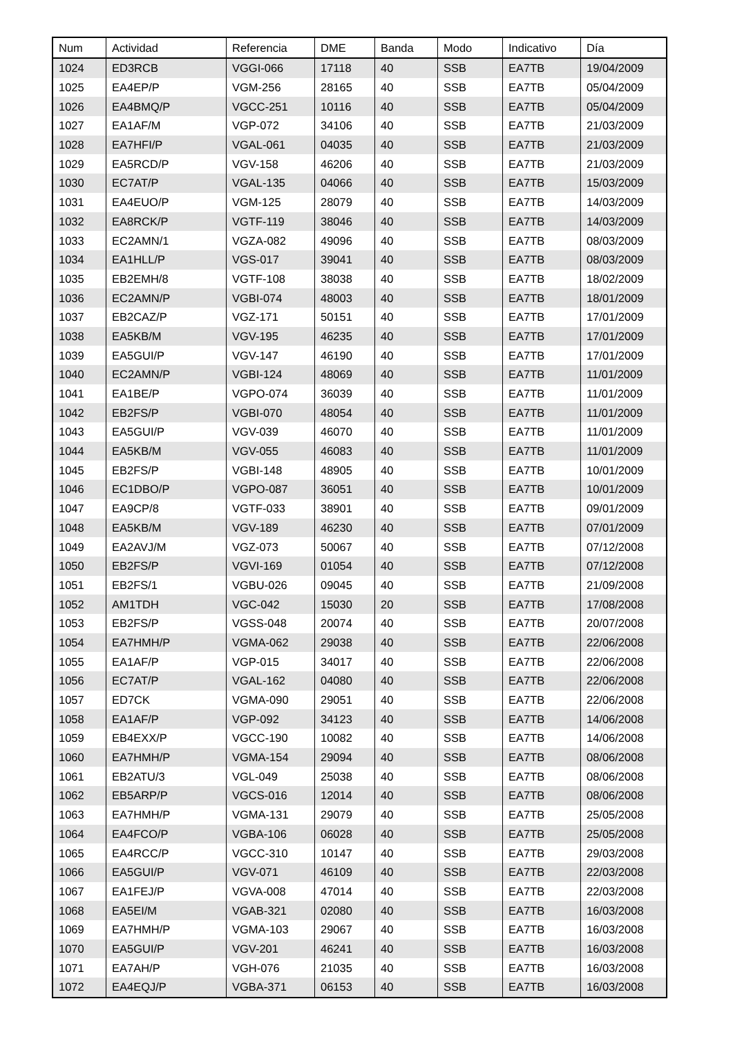| Num | Actividad | Referencia | DME | Banda | Modo | Indicativo | Día |
| --- | --- | --- | --- | --- | --- | --- | --- |
| 1024 | ED3RCB | VGGI-066 | 17118 | 40 | SSB | EA7TB | 19/04/2009 |
| 1025 | EA4EP/P | VGM-256 | 28165 | 40 | SSB | EA7TB | 05/04/2009 |
| 1026 | EA4BMQ/P | VGCC-251 | 10116 | 40 | SSB | EA7TB | 05/04/2009 |
| 1027 | EA1AF/M | VGP-072 | 34106 | 40 | SSB | EA7TB | 21/03/2009 |
| 1028 | EA7HFI/P | VGAL-061 | 04035 | 40 | SSB | EA7TB | 21/03/2009 |
| 1029 | EA5RCD/P | VGV-158 | 46206 | 40 | SSB | EA7TB | 21/03/2009 |
| 1030 | EC7AT/P | VGAL-135 | 04066 | 40 | SSB | EA7TB | 15/03/2009 |
| 1031 | EA4EUO/P | VGM-125 | 28079 | 40 | SSB | EA7TB | 14/03/2009 |
| 1032 | EA8RCK/P | VGTF-119 | 38046 | 40 | SSB | EA7TB | 14/03/2009 |
| 1033 | EC2AMN/1 | VGZA-082 | 49096 | 40 | SSB | EA7TB | 08/03/2009 |
| 1034 | EA1HLL/P | VGS-017 | 39041 | 40 | SSB | EA7TB | 08/03/2009 |
| 1035 | EB2EMH/8 | VGTF-108 | 38038 | 40 | SSB | EA7TB | 18/02/2009 |
| 1036 | EC2AMN/P | VGBI-074 | 48003 | 40 | SSB | EA7TB | 18/01/2009 |
| 1037 | EB2CAZ/P | VGZ-171 | 50151 | 40 | SSB | EA7TB | 17/01/2009 |
| 1038 | EA5KB/M | VGV-195 | 46235 | 40 | SSB | EA7TB | 17/01/2009 |
| 1039 | EA5GUI/P | VGV-147 | 46190 | 40 | SSB | EA7TB | 17/01/2009 |
| 1040 | EC2AMN/P | VGBI-124 | 48069 | 40 | SSB | EA7TB | 11/01/2009 |
| 1041 | EA1BE/P | VGPO-074 | 36039 | 40 | SSB | EA7TB | 11/01/2009 |
| 1042 | EB2FS/P | VGBI-070 | 48054 | 40 | SSB | EA7TB | 11/01/2009 |
| 1043 | EA5GUI/P | VGV-039 | 46070 | 40 | SSB | EA7TB | 11/01/2009 |
| 1044 | EA5KB/M | VGV-055 | 46083 | 40 | SSB | EA7TB | 11/01/2009 |
| 1045 | EB2FS/P | VGBI-148 | 48905 | 40 | SSB | EA7TB | 10/01/2009 |
| 1046 | EC1DBO/P | VGPO-087 | 36051 | 40 | SSB | EA7TB | 10/01/2009 |
| 1047 | EA9CP/8 | VGTF-033 | 38901 | 40 | SSB | EA7TB | 09/01/2009 |
| 1048 | EA5KB/M | VGV-189 | 46230 | 40 | SSB | EA7TB | 07/01/2009 |
| 1049 | EA2AVJ/M | VGZ-073 | 50067 | 40 | SSB | EA7TB | 07/12/2008 |
| 1050 | EB2FS/P | VGVI-169 | 01054 | 40 | SSB | EA7TB | 07/12/2008 |
| 1051 | EB2FS/1 | VGBU-026 | 09045 | 40 | SSB | EA7TB | 21/09/2008 |
| 1052 | AM1TDH | VGC-042 | 15030 | 20 | SSB | EA7TB | 17/08/2008 |
| 1053 | EB2FS/P | VGSS-048 | 20074 | 40 | SSB | EA7TB | 20/07/2008 |
| 1054 | EA7HMH/P | VGMA-062 | 29038 | 40 | SSB | EA7TB | 22/06/2008 |
| 1055 | EA1AF/P | VGP-015 | 34017 | 40 | SSB | EA7TB | 22/06/2008 |
| 1056 | EC7AT/P | VGAL-162 | 04080 | 40 | SSB | EA7TB | 22/06/2008 |
| 1057 | ED7CK | VGMA-090 | 29051 | 40 | SSB | EA7TB | 22/06/2008 |
| 1058 | EA1AF/P | VGP-092 | 34123 | 40 | SSB | EA7TB | 14/06/2008 |
| 1059 | EB4EXX/P | VGCC-190 | 10082 | 40 | SSB | EA7TB | 14/06/2008 |
| 1060 | EA7HMH/P | VGMA-154 | 29094 | 40 | SSB | EA7TB | 08/06/2008 |
| 1061 | EB2ATU/3 | VGL-049 | 25038 | 40 | SSB | EA7TB | 08/06/2008 |
| 1062 | EB5ARP/P | VGCS-016 | 12014 | 40 | SSB | EA7TB | 08/06/2008 |
| 1063 | EA7HMH/P | VGMA-131 | 29079 | 40 | SSB | EA7TB | 25/05/2008 |
| 1064 | EA4FCO/P | VGBA-106 | 06028 | 40 | SSB | EA7TB | 25/05/2008 |
| 1065 | EA4RCC/P | VGCC-310 | 10147 | 40 | SSB | EA7TB | 29/03/2008 |
| 1066 | EA5GUI/P | VGV-071 | 46109 | 40 | SSB | EA7TB | 22/03/2008 |
| 1067 | EA1FEJ/P | VGVA-008 | 47014 | 40 | SSB | EA7TB | 22/03/2008 |
| 1068 | EA5EI/M | VGAB-321 | 02080 | 40 | SSB | EA7TB | 16/03/2008 |
| 1069 | EA7HMH/P | VGMA-103 | 29067 | 40 | SSB | EA7TB | 16/03/2008 |
| 1070 | EA5GUI/P | VGV-201 | 46241 | 40 | SSB | EA7TB | 16/03/2008 |
| 1071 | EA7AH/P | VGH-076 | 21035 | 40 | SSB | EA7TB | 16/03/2008 |
| 1072 | EA4EQJ/P | VGBA-371 | 06153 | 40 | SSB | EA7TB | 16/03/2008 |